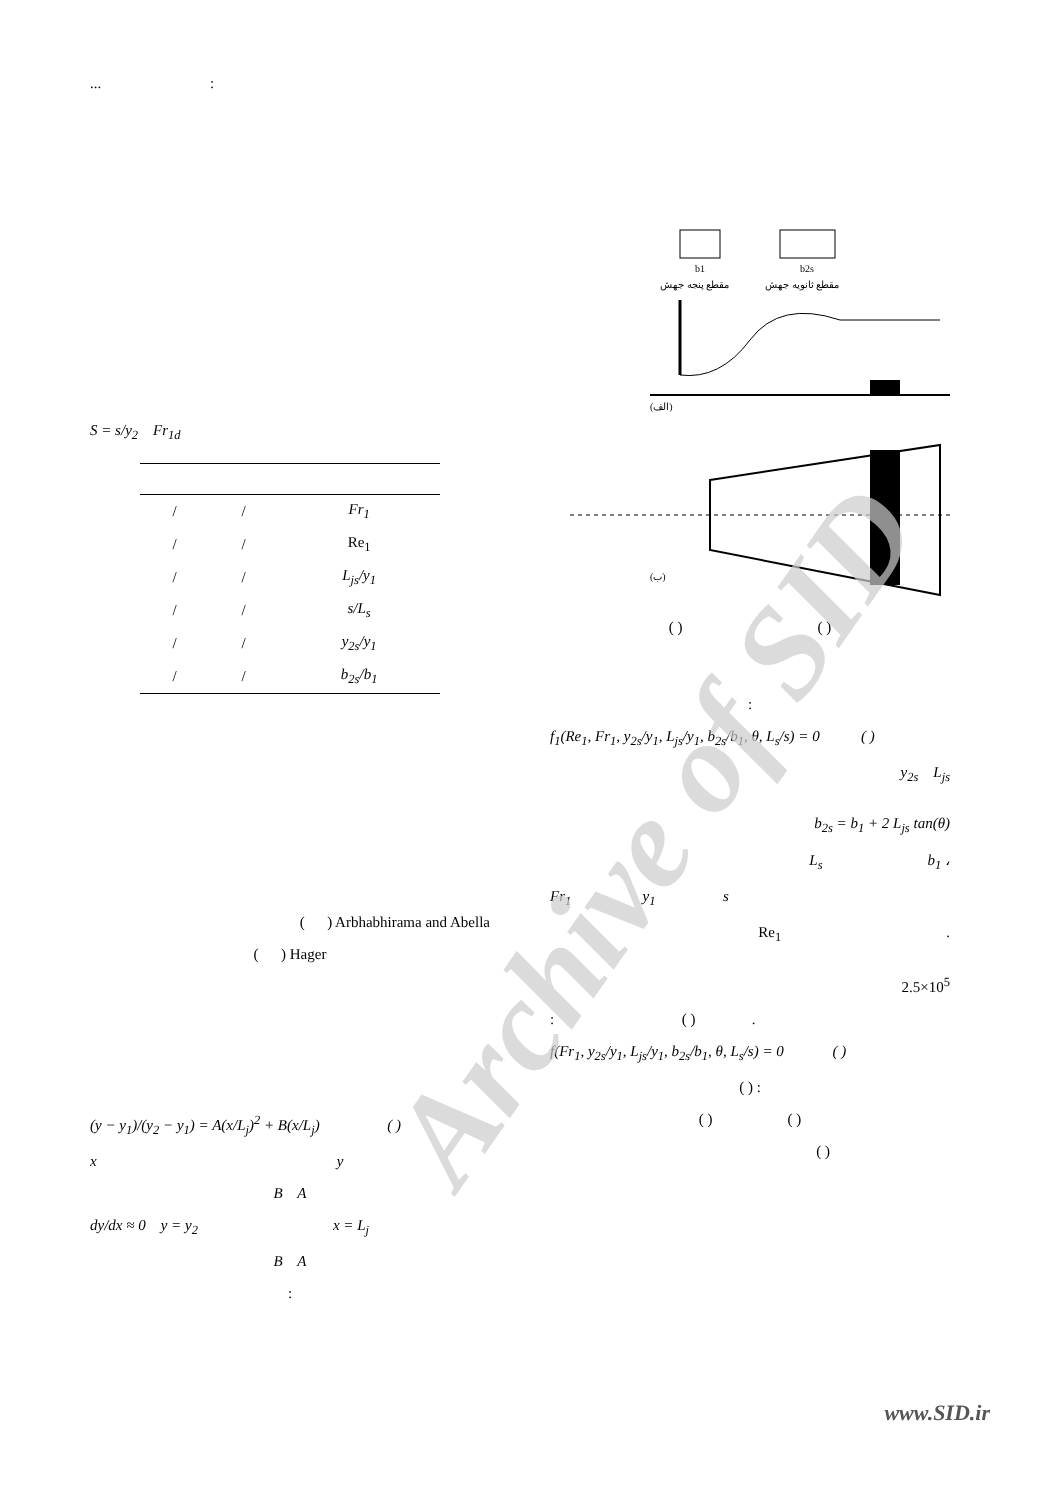... :
S = s/y<sub>2</sub> Fr<sub>1d</sub>
| / | / | Fr<sub>1</sub> |
| / | / | Re<sub>1</sub> |
| / | / | L<sub>js</sub>/y<sub>1</sub> |
| / | / | s/L<sub>s</sub> |
| / | / | y<sub>2s</sub>/y<sub>1</sub> |
| / | / | b<sub>2s</sub>/b<sub>1</sub> |
( ) Arbhabhirama and Abella
( ) Hager
(y − y<sub>1</sub>)/(y<sub>2</sub> − y<sub>1</sub>) = A(x/L<sub>j</sub>)<sup>2</sup> + B(x/L<sub>j</sub>) ( )
x y
B A
dy/dx ≈ 0 y = y<sub>2</sub> x = L<sub>j</sub>
B A
:
b1
b2s
مقطع پنجه جهش
مقطع ثانويه جهش
(الف)
(ب)
( ) ( )
:
f<sub>1</sub>(Re<sub>1</sub>, Fr<sub>1</sub>, y<sub>2s</sub>/y<sub>1</sub>, L<sub>js</sub>/y<sub>1</sub>, b<sub>2s</sub>/b<sub>1</sub>, θ, L<sub>s</sub>/s) = 0 ( )
y<sub>2s</sub> L<sub>js</sub>
b<sub>2s</sub> = b<sub>1</sub> + 2 L<sub>js</sub> tan(θ)
L<sub>s</sub> b<sub>1</sub> ،
Fr<sub>1</sub> y<sub>1</sub> s
Re<sub>1</sub> .
2.5×10<sup>5</sup>
: ( ) .
f(Fr<sub>1</sub>, y<sub>2s</sub>/y<sub>1</sub>, L<sub>js</sub>/y<sub>1</sub>, b<sub>2s</sub>/b<sub>1</sub>, θ, L<sub>s</sub>/s) = 0 ( )
( ) :
( ) ( )
( )
Archive of SID
www.SID.ir